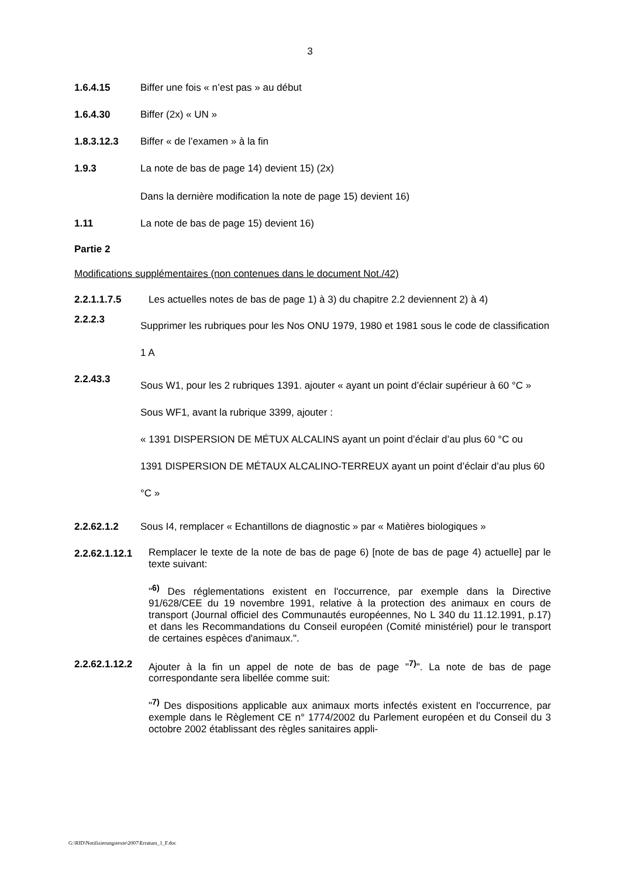3
1.6.4.15 Biffer une fois « n’est pas » au début
1.6.4.30 Biffer (2x) « UN »
1.8.3.12.3 Biffer « de l’examen » à la fin
1.9.3 La note de bas de page 14) devient 15) (2x)
Dans la dernière modification la note de page 15) devient 16)
1.11 La note de bas de page 15) devient 16)
Partie 2
Modifications supplémentaires (non contenues dans le document Not./42)
2.2.1.1.7.5 Les actuelles notes de bas de page 1) à 3) du chapitre 2.2 deviennent 2) à 4)
2.2.2.3
Supprimer les rubriques pour les Nos ONU 1979, 1980 et 1981 sous le code de classification 1 A
2.2.43.3
Sous W1, pour les 2 rubriques 1391. ajouter « ayant un point d’éclair supérieur à 60 °C »
Sous WF1, avant la rubrique 3399, ajouter :
« 1391 DISPERSION DE MÉTUX ALCALINS ayant un point d’éclair d’au plus 60 °C ou
1391 DISPERSION DE MÉTAUX ALCALINO-TERREUX ayant un point d’éclair d’au plus 60 °C »
2.2.62.1.2 Sous I4, remplacer « Echantillons de diagnostic » par « Matières biologiques »
2.2.62.1.12.1
Remplacer le texte de la note de bas de page 6) [note de bas de page 4) actuelle] par le texte suivant:
"<sup>6)</sup> Des réglementations existent en l'occurrence, par exemple dans la Directive 91/628/CEE du 19 novembre 1991, relative à la protection des animaux en cours de transport (Journal officiel des Communautés européennes, No L 340 du 11.12.1991, p.17) et dans les Recommandations du Conseil européen (Comité ministériel) pour le transport de certaines espèces d'animaux.".
2.2.62.1.12.2
Ajouter à la fin un appel de note de bas de page "<sup>7)</sup>". La note de bas de page correspondante sera libellée comme suit:
"<sup>7)</sup> Des dispositions applicable aux animaux morts infectés existent en l'occurrence, par exemple dans le Règlement CE n° 1774/2002 du Parlement européen et du Conseil du 3 octobre 2002 établissant des règles sanitaires appli-
G:\RID\Notifizierungstexte\2007\Erratum_1_F.doc